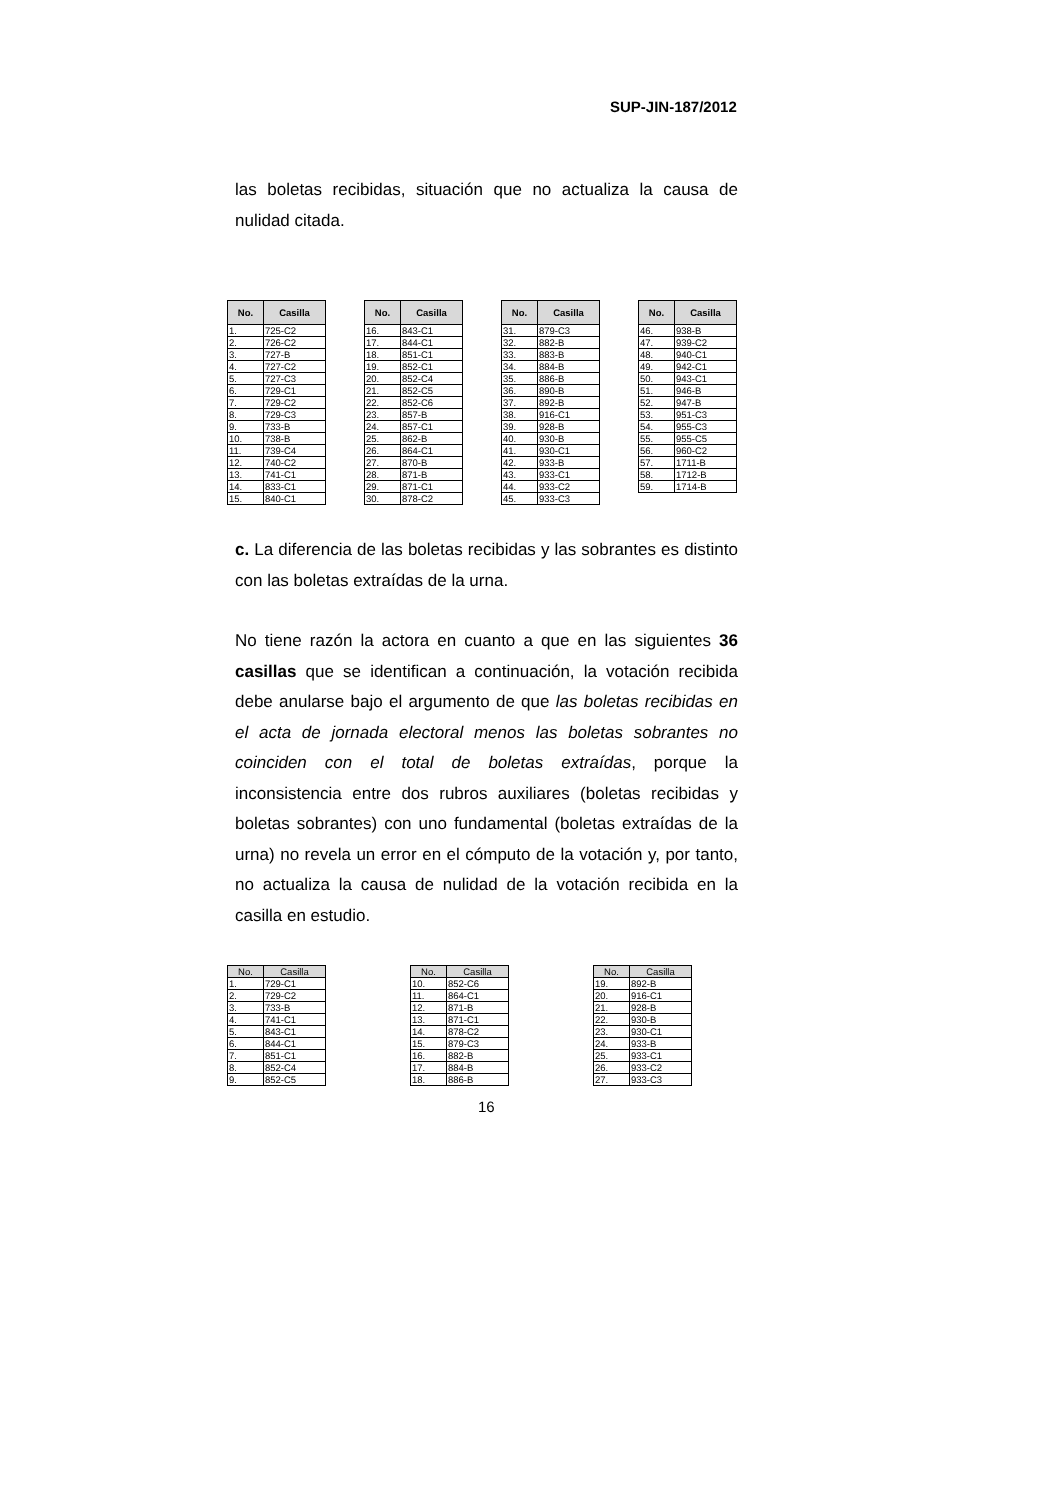SUP-JIN-187/2012
las boletas recibidas, situación que no actualiza la causa de nulidad citada.
| No. | Casilla |
| --- | --- |
| 1. | 725-C2 |
| 2. | 726-C2 |
| 3. | 727-B |
| 4. | 727-C2 |
| 5. | 727-C3 |
| 6. | 729-C1 |
| 7. | 729-C2 |
| 8. | 729-C3 |
| 9. | 733-B |
| 10. | 738-B |
| 11. | 739-C4 |
| 12. | 740-C2 |
| 13. | 741-C1 |
| 14. | 833-C1 |
| 15. | 840-C1 |
| No. | Casilla |
| --- | --- |
| 16. | 843-C1 |
| 17. | 844-C1 |
| 18. | 851-C1 |
| 19. | 852-C1 |
| 20. | 852-C4 |
| 21. | 852-C5 |
| 22. | 852-C6 |
| 23. | 857-B |
| 24. | 857-C1 |
| 25. | 862-B |
| 26. | 864-C1 |
| 27. | 870-B |
| 28. | 871-B |
| 29. | 871-C1 |
| 30. | 878-C2 |
| No. | Casilla |
| --- | --- |
| 31. | 879-C3 |
| 32. | 882-B |
| 33. | 883-B |
| 34. | 884-B |
| 35. | 886-B |
| 36. | 890-B |
| 37. | 892-B |
| 38. | 916-C1 |
| 39. | 928-B |
| 40. | 930-B |
| 41. | 930-C1 |
| 42. | 933-B |
| 43. | 933-C1 |
| 44. | 933-C2 |
| 45. | 933-C3 |
| No. | Casilla |
| --- | --- |
| 46. | 938-B |
| 47. | 939-C2 |
| 48. | 940-C1 |
| 49. | 942-C1 |
| 50. | 943-C1 |
| 51. | 946-B |
| 52. | 947-B |
| 53. | 951-C3 |
| 54. | 955-C3 |
| 55. | 955-C5 |
| 56. | 960-C2 |
| 57. | 1711-B |
| 58. | 1712-B |
| 59. | 1714-B |
c. La diferencia de las boletas recibidas y las sobrantes es distinto con las boletas extraídas de la urna.
No tiene razón la actora en cuanto a que en las siguientes 36 casillas que se identifican a continuación, la votación recibida debe anularse bajo el argumento de que las boletas recibidas en el acta de jornada electoral menos las boletas sobrantes no coinciden con el total de boletas extraídas, porque la inconsistencia entre dos rubros auxiliares (boletas recibidas y boletas sobrantes) con uno fundamental (boletas extraídas de la urna) no revela un error en el cómputo de la votación y, por tanto, no actualiza la causa de nulidad de la votación recibida en la casilla en estudio.
| No. | Casilla |
| --- | --- |
| 1. | 729-C1 |
| 2. | 729-C2 |
| 3. | 733-B |
| 4. | 741-C1 |
| 5. | 843-C1 |
| 6. | 844-C1 |
| 7. | 851-C1 |
| 8. | 852-C4 |
| 9. | 852-C5 |
| No. | Casilla |
| --- | --- |
| 10. | 852-C6 |
| 11. | 864-C1 |
| 12. | 871-B |
| 13. | 871-C1 |
| 14. | 878-C2 |
| 15. | 879-C3 |
| 16. | 882-B |
| 17. | 884-B |
| 18. | 886-B |
| No. | Casilla |
| --- | --- |
| 19. | 892-B |
| 20. | 916-C1 |
| 21. | 928-B |
| 22. | 930-B |
| 23. | 930-C1 |
| 24. | 933-B |
| 25. | 933-C1 |
| 26. | 933-C2 |
| 27. | 933-C3 |
16